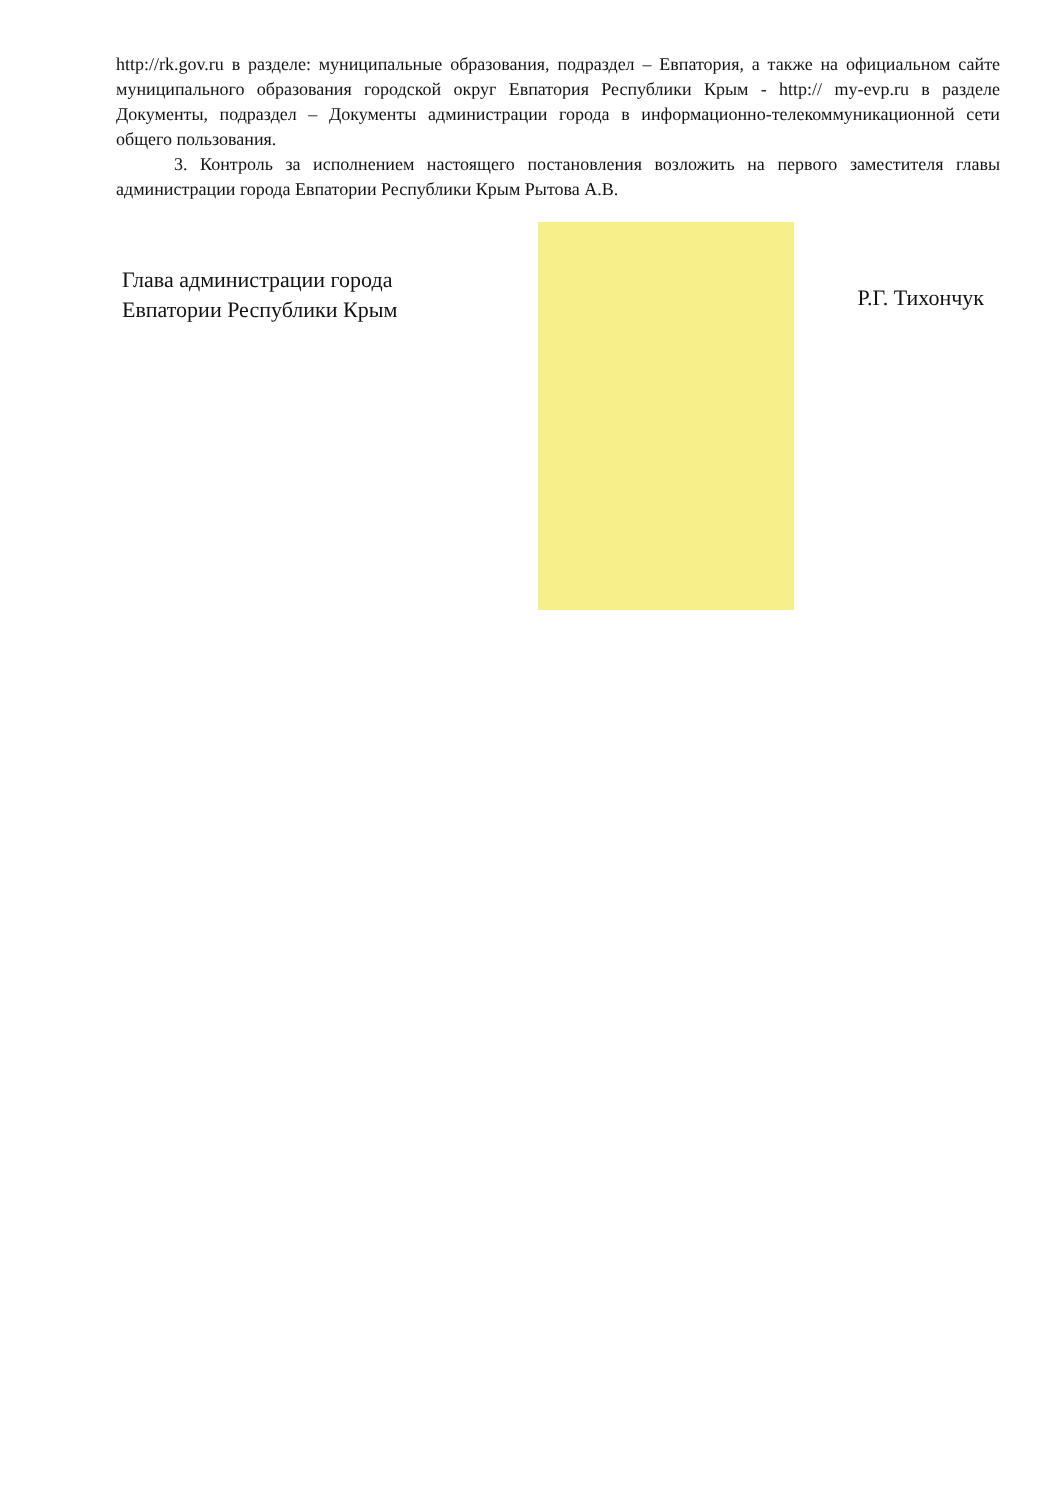http://rk.gov.ru в разделе: муниципальные образования, подраздел – Евпатория, а также на официальном сайте муниципального образования городской округ Евпатория Республики Крым - http:// my-evp.ru в разделе Документы, подраздел – Документы администрации города в информационно-телекоммуникационной сети общего пользования.
3. Контроль за исполнением настоящего постановления возложить на первого заместителя главы администрации города Евпатории Республики Крым Рытова А.В.
Глава администрации города
Евпатории Республики Крым
Р.Г. Тихончук